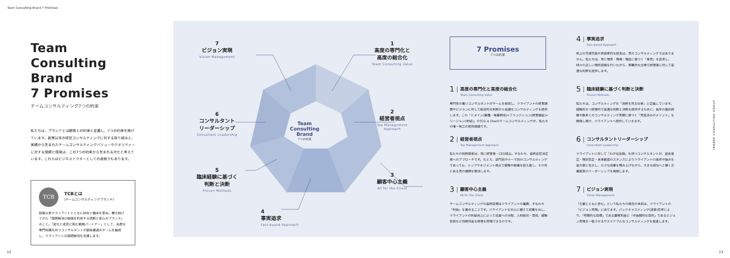Team Consulting Brand 7 Promises
Team
Consulting Brand
7 Promises
チームコンサルティング7つの約束
私たちは、ブランドとは顧客との約束と定義し、7つの約束を掲げています。創業以来の経営コンサルティングに対する取り組みと、実績から生まれたチームコンサルティングバリューやクオリティーに対する信頼と信用は、この7つの約束から生まれるのだと考えています。これらはビジネスドクターとしての姿勢でもあります。
TCB
TCBとは
(チームコンサルティングブランド)
創業以来クライアントとともに研究と臨床を重ね、磨き続けてきた「課題解決の価値を約束する信頼と安心のブランド」のこと。「変化と成長に挑む戦略パートナー」として、高度な専門知識を持つコンサルタントが顧客最適のチームを編成し、クライアントの課題解決を支援します。
1
高度の専門化と
高度の総合化
Team Consulting Value
2
経営者視点
Top Management
Approach
3
顧客中心主義
All for the Client
4
事実追求
Fact-based Approach
5
臨床経験に基づく
判断と決断
Proven Methods
6
コンサルタント
リーダーシップ
Consultant Leadership
7
ビジョン実現
Vision Management
Team
Consulting
Brand
7つの約束
7 Promises
7つの約束
4
事実追求
Fact-based Approach
机上の空理空論や評論家的な提言は、真のコンサルティングではありません。私たちは、常に現実・現場・現品に基づく「事実」を追求し、時々の正しい現状認識を行いながら、客観的な立場で経営者に対して最適な判断を提供します。
1
高度の専門化と高度の総合化
Team Consulting Value
専門性の高いコンサルタントがチームを組成し、クライアントの経営課題やビジョンに対して総合的な判断から最適なコンサルティングを提供します。この「ドメイン(業種・事業領域)×ファンクション(経営機能)×リージョン(地域)」のTCG is Oneのチームコンサルティングが、私たちの唯一無二の提供価値です。
5
臨床経験に基づく判断と決断
Proven Methods
私たちは、コンサルティングを「決断を売る仕事」と定義しています。戦略的かつ経営的で最適な判断と決断を提供するために、長年の臨床経験や数多くのコンサルティング実績に基づく「実証済みのメソッド」を開発し続け、クライアントへ提供していきます。
2
経営者視点
Top Management Approach
私たちの判断基準は、常に経営者・CEO視点。すなわち、最終意思決定者へのアプローチです。たとえ、部門別やテーマ別のコンサルティングであっても、トップマネジメント視点で戦略や組織を捉え直し、その先にある真の課題を解決します。
6
コンサルタントリーダーシップ
Consultant Leadership
クライアントに対して「わが社意識」を持つコンサルタントが、過去肯定・現状否定・未来創造のスタンスによりクライアントの長所や強みを最大限に生かし、小さな成果を積み上げながら、大きな成功へと導く企業変革のリーダーシップを発揮します。
3
顧客中心主義
All for the Client
チームコンサルティングの最終目標はクライアントの業績、すなわち「利益」を高めることです。クライアントを中心に据えて成果を出し、クライアントの利益向上によって社員への分配、人材採用・育成、戦略投資など持続可能な経営を実現できるのです。
7
ビジョン実現
Vision Management
「企業とともに歩む」という私たちの理念の本質は、クライアントの「ビジョン実現」にあります。バックキャスティング(逆算)思考により、「短期的な目標」である顧客利益と「中長期的な目的」であるビジョン実現を一致させるサステナブルなコンサルティングを推進します。
TANABE CONSULTING GROUP
12 13